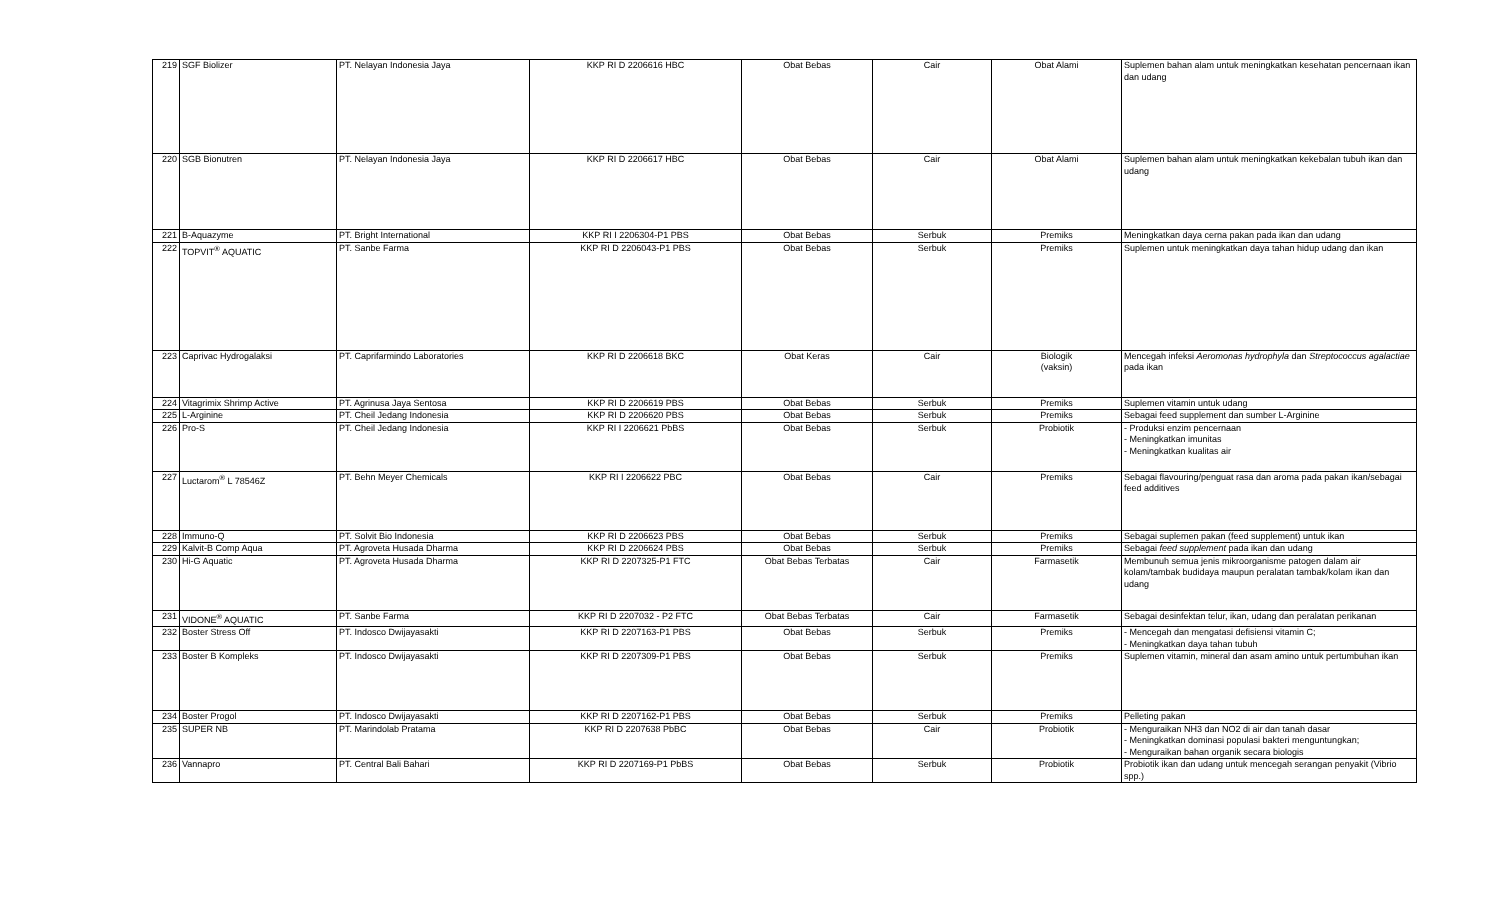| 219 | SGF Biolizer | PT. Nelayan Indonesia Jaya | KKP RI D 2206616 HBC | Obat Bebas | Cair | Obat Alami | Suplemen bahan alam untuk meningkatkan kesehatan pencernaan ikan dan udang |
| 220 | SGB Bionutren | PT. Nelayan Indonesia Jaya | KKP RI D 2206617 HBC | Obat Bebas | Cair | Obat Alami | Suplemen bahan alam untuk meningkatkan kekebalan tubuh ikan dan udang |
| 221 | B-Aquazyme | PT. Bright International | KKP RI I 2206304-P1 PBS | Obat Bebas | Serbuk | Premiks | Meningkatkan daya cerna pakan pada ikan dan udang |
| 222 | TOPVIT<sup>®</sup> AQUATIC | PT. Sanbe Farma | KKP RI D 2206043-P1 PBS | Obat Bebas | Serbuk | Premiks | Suplemen untuk meningkatkan daya tahan hidup udang dan ikan |
| 223 | Caprivac Hydrogalaksi | PT. Caprifarmindo Laboratories | KKP RI D 2206618 BKC | Obat Keras | Cair | Biologik (vaksin) | Mencegah infeksi Aeromonas hydrophyla dan Streptococcus agalactiae pada ikan |
| 224 | Vitagrimix Shrimp Active | PT. Agrinusa Jaya Sentosa | KKP RI D 2206619 PBS | Obat Bebas | Serbuk | Premiks | Suplemen vitamin untuk udang |
| 225 | L-Arginine | PT. Cheil Jedang Indonesia | KKP RI D 2206620 PBS | Obat Bebas | Serbuk | Premiks | Sebagai feed supplement dan sumber L-Arginine |
| 226 | Pro-S | PT. Cheil Jedang Indonesia | KKP RI I 2206621 PbBS | Obat Bebas | Serbuk | Probiotik | - Produksi enzim pencernaan - Meningkatkan imunitas - Meningkatkan kualitas air |
| 227 | Luctarom<sup>®</sup> L 78546Z | PT. Behn Meyer Chemicals | KKP RI I 2206622 PBC | Obat Bebas | Cair | Premiks | Sebagai flavouring/penguat rasa dan aroma pada pakan ikan/sebagai feed additives |
| 228 | Immuno-Q | PT. Solvit Bio Indonesia | KKP RI D 2206623 PBS | Obat Bebas | Serbuk | Premiks | Sebagai suplemen pakan (feed supplement) untuk ikan |
| 229 | Kalvit-B Comp Aqua | PT. Agroveta Husada Dharma | KKP RI D 2206624 PBS | Obat Bebas | Serbuk | Premiks | Sebagai feed supplement pada ikan dan udang |
| 230 | Hi-G Aquatic | PT. Agroveta Husada Dharma | KKP RI D 2207325-P1 FTC | Obat Bebas Terbatas | Cair | Farmasetik | Membunuh semua jenis mikroorganisme patogen dalam air kolam/tambak budidaya maupun peralatan tambak/kolam ikan dan udang |
| 231 | VIDONE<sup>®</sup> AQUATIC | PT. Sanbe Farma | KKP RI D 2207032 - P2 FTC | Obat Bebas Terbatas | Cair | Farmasetik | Sebagai desinfektan telur, ikan, udang dan peralatan perikanan |
| 232 | Boster Stress Off | PT. Indosco Dwijayasakti | KKP RI D 2207163-P1 PBS | Obat Bebas | Serbuk | Premiks | - Mencegah dan mengatasi defisiensi vitamin C; - Meningkatkan daya tahan tubuh |
| 233 | Boster B Kompleks | PT. Indosco Dwijayasakti | KKP RI D 2207309-P1 PBS | Obat Bebas | Serbuk | Premiks | Suplemen vitamin, mineral dan asam amino untuk pertumbuhan ikan |
| 234 | Boster Progol | PT. Indosco Dwijayasakti | KKP RI D 2207162-P1 PBS | Obat Bebas | Serbuk | Premiks | Pelleting pakan |
| 235 | SUPER NB | PT. Marindolab Pratama | KKP RI D 2207638 PbBC | Obat Bebas | Cair | Probiotik | - Menguraikan NH3 dan NO2 di air dan tanah dasar - Meningkatkan dominasi populasi bakteri menguntungkan; - Menguraikan bahan organik secara biologis |
| 236 | Vannapro | PT. Central Bali Bahari | KKP RI D 2207169-P1 PbBS | Obat Bebas | Serbuk | Probiotik | Probiotik ikan dan udang untuk mencegah serangan penyakit (Vibrio spp.) |